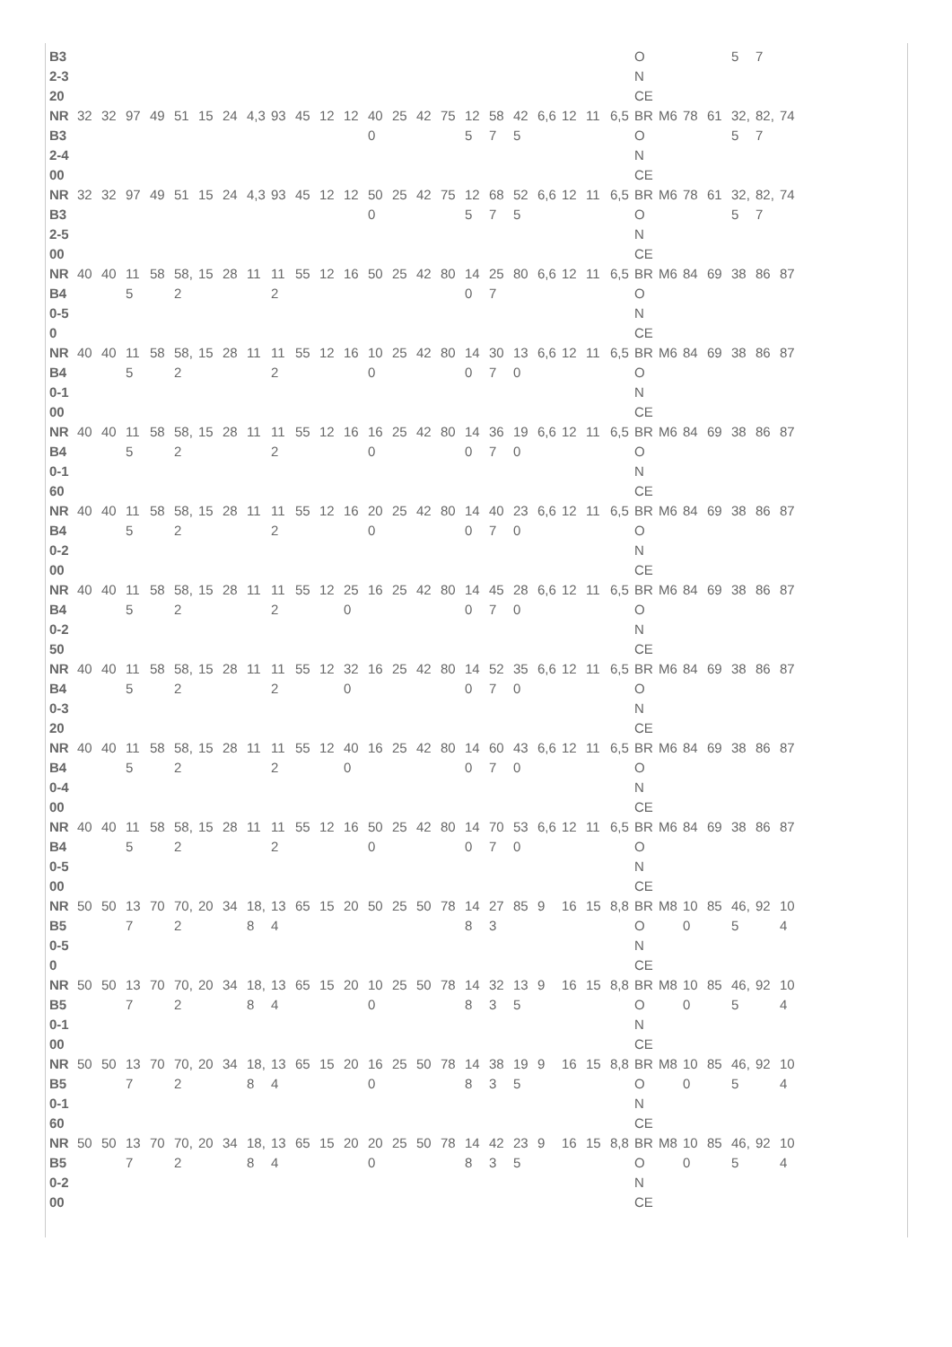| B3 2-3 20 | | | | | | | | | | | | | | | | | | | | | | | | ON CE | | | | 5 | 7 | |
| NR B3 2-4 00 | 32 | 32 | 97 | 49 | 51 | 15 | 24 | 4,3 | 93 | 45 | 12 | 12 | 400 | 25 | 42 | 75 | 125 | 587 | 425 | 6,6 | 12 | 11 | 6,5 | BR ON CE | M6 | 78 | 61 | 32, 5 | 82, 7 | 74 |
| NR B3 2-5 00 | 32 | 32 | 97 | 49 | 51 | 15 | 24 | 4,3 | 93 | 45 | 12 | 12 | 500 | 25 | 42 | 75 | 125 | 687 | 525 | 6,6 | 12 | 11 | 6,5 | BR ON CE | M6 | 78 | 61 | 32, 5 | 82, 7 | 74 |
| NR B4 0-5 0 | 40 | 40 | 115 | 58 | 58, 2 | 15 | 28 | 11 | 112 | 55 | 12 | 16 | 50 | 25 | 42 | 80 | 140 | 257 | 80 | 6,6 | 12 | 11 | 6,5 | BR ON CE | M6 | 84 | 69 | 38 | 86 | 87 |
| NR B4 0-1 00 | 40 | 40 | 115 | 58 | 58, 2 | 15 | 28 | 11 | 112 | 55 | 12 | 16 | 100 | 25 | 42 | 80 | 140 | 307 | 130 | 6,6 | 12 | 11 | 6,5 | BR ON CE | M6 | 84 | 69 | 38 | 86 | 87 |
| NR B4 0-1 60 | 40 | 40 | 115 | 58 | 58, 2 | 15 | 28 | 11 | 112 | 55 | 12 | 16 | 160 | 25 | 42 | 80 | 140 | 367 | 190 | 6,6 | 12 | 11 | 6,5 | BR ON CE | M6 | 84 | 69 | 38 | 86 | 87 |
| NR B4 0-2 00 | 40 | 40 | 115 | 58 | 58, 2 | 15 | 28 | 11 | 112 | 55 | 12 | 16 | 200 | 25 | 42 | 80 | 140 | 407 | 230 | 6,6 | 12 | 11 | 6,5 | BR ON CE | M6 | 84 | 69 | 38 | 86 | 87 |
| NR B4 0-2 50 | 40 | 40 | 115 | 58 | 58, 2 | 15 | 28 | 11 | 112 | 55 | 12 | 250 | 16 | 25 | 42 | 80 | 140 | 457 | 280 | 6,6 | 12 | 11 | 6,5 | BR ON CE | M6 | 84 | 69 | 38 | 86 | 87 |
| NR B4 0-3 20 | 40 | 40 | 115 | 58 | 58, 2 | 15 | 28 | 11 | 112 | 55 | 12 | 320 | 16 | 25 | 42 | 80 | 140 | 527 | 350 | 6,6 | 12 | 11 | 6,5 | BR ON CE | M6 | 84 | 69 | 38 | 86 | 87 |
| NR B4 0-4 00 | 40 | 40 | 115 | 58 | 58, 2 | 15 | 28 | 11 | 112 | 55 | 12 | 400 | 16 | 25 | 42 | 80 | 140 | 607 | 430 | 6,6 | 12 | 11 | 6,5 | BR ON CE | M6 | 84 | 69 | 38 | 86 | 87 |
| NR B4 0-5 00 | 40 | 40 | 115 | 58 | 58, 2 | 15 | 28 | 11 | 112 | 55 | 12 | 16 | 500 | 25 | 42 | 80 | 140 | 707 | 530 | 6,6 | 12 | 11 | 6,5 | BR ON CE | M6 | 84 | 69 | 38 | 86 | 87 |
| NR B5 0-5 0 | 50 | 50 | 137 | 70 | 70, 2 | 20 | 34 | 18, 8 | 134 | 65 | 15 | 20 | 50 | 25 | 50 | 78 | 148 | 273 | 85 | 9 | 16 | 15 | 8,8 | BR ON CE | M8 | 100 | 85 | 46, 5 | 92 | 104 |
| NR B5 0-1 00 | 50 | 50 | 137 | 70 | 70, 2 | 20 | 34 | 18, 8 | 134 | 65 | 15 | 20 | 100 | 25 | 50 | 78 | 148 | 323 | 135 | 9 | 16 | 15 | 8,8 | BR ON CE | M8 | 100 | 85 | 46, 5 | 92 | 104 |
| NR B5 0-1 60 | 50 | 50 | 137 | 70 | 70, 2 | 20 | 34 | 18, 8 | 134 | 65 | 15 | 20 | 160 | 25 | 50 | 78 | 148 | 383 | 195 | 9 | 16 | 15 | 8,8 | BR ON CE | M8 | 100 | 85 | 46, 5 | 92 | 104 |
| NR B5 0-2 00 | 50 | 50 | 137 | 70 | 70, 2 | 20 | 34 | 18, 8 | 134 | 65 | 15 | 20 | 200 | 25 | 50 | 78 | 148 | 423 | 235 | 9 | 16 | 15 | 8,8 | BR ON CE | M8 | 100 | 85 | 46, 5 | 92 | 104 |